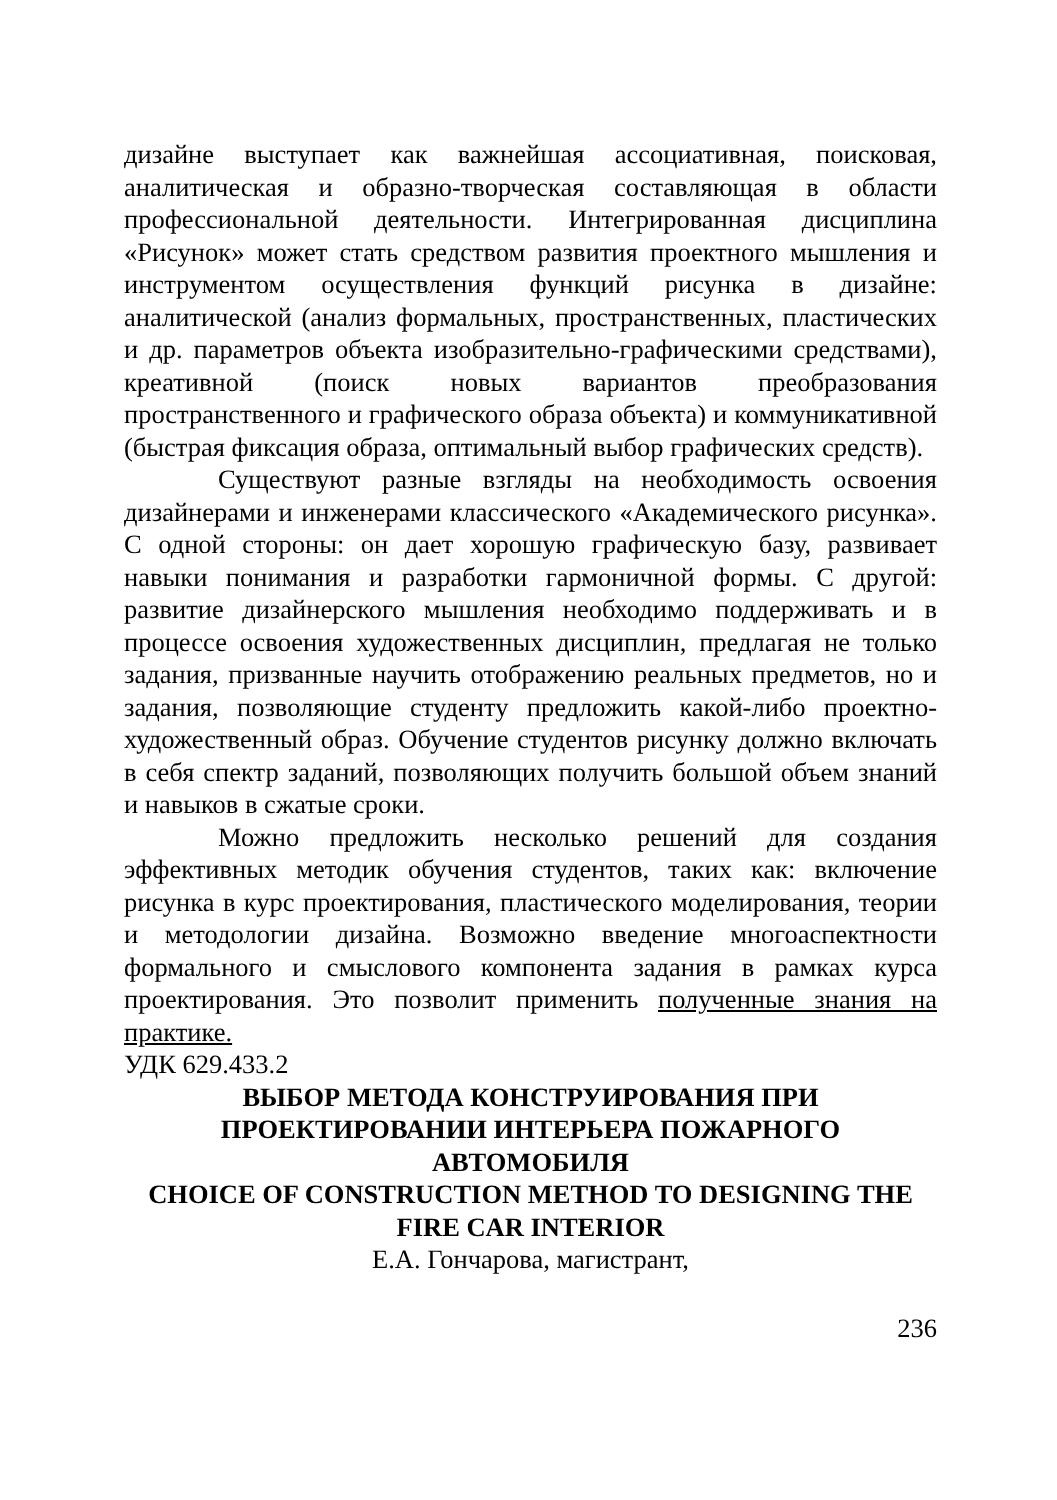дизайне выступает как важнейшая ассоциативная, поисковая, аналитическая и образно-творческая составляющая в области профессиональной деятельности. Интегрированная дисциплина «Рисунок» может стать средством развития проектного мышления и инструментом осуществления функций рисунка в дизайне: аналитической (анализ формальных, пространственных, пластических и др. параметров объекта изобразительно-графическими средствами), креативной (поиск новых вариантов преобразования пространственного и графического образа объекта) и коммуникативной (быстрая фиксация образа, оптимальный выбор графических средств).
Существуют разные взгляды на необходимость освоения дизайнерами и инженерами классического «Академического рисунка». С одной стороны: он дает хорошую графическую базу, развивает навыки понимания и разработки гармоничной формы. С другой: развитие дизайнерского мышления необходимо поддерживать и в процессе освоения художественных дисциплин, предлагая не только задания, призванные научить отображению реальных предметов, но и задания, позволяющие студенту предложить какой-либо проектно-художественный образ. Обучение студентов рисунку должно включать в себя спектр заданий, позволяющих получить большой объем знаний и навыков в сжатые сроки.
Можно предложить несколько решений для создания эффективных методик обучения студентов, таких как: включение рисунка в курс проектирования, пластического моделирования, теории и методологии дизайна. Возможно введение многоаспектности формального и смыслового компонента задания в рамках курса проектирования. Это позволит применить полученные знания на практике.
УДК 629.433.2
ВЫБОР МЕТОДА КОНСТРУИРОВАНИЯ ПРИ
ПРОЕКТИРОВАНИИ ИНТЕРЬЕРА ПОЖАРНОГО
АВТОМОБИЛЯ
CHOICE OF CONSTRUCTION METHOD TO DESIGNING THE
FIRE CAR INTERIOR
Е.А. Гончарова, магистрант,
236